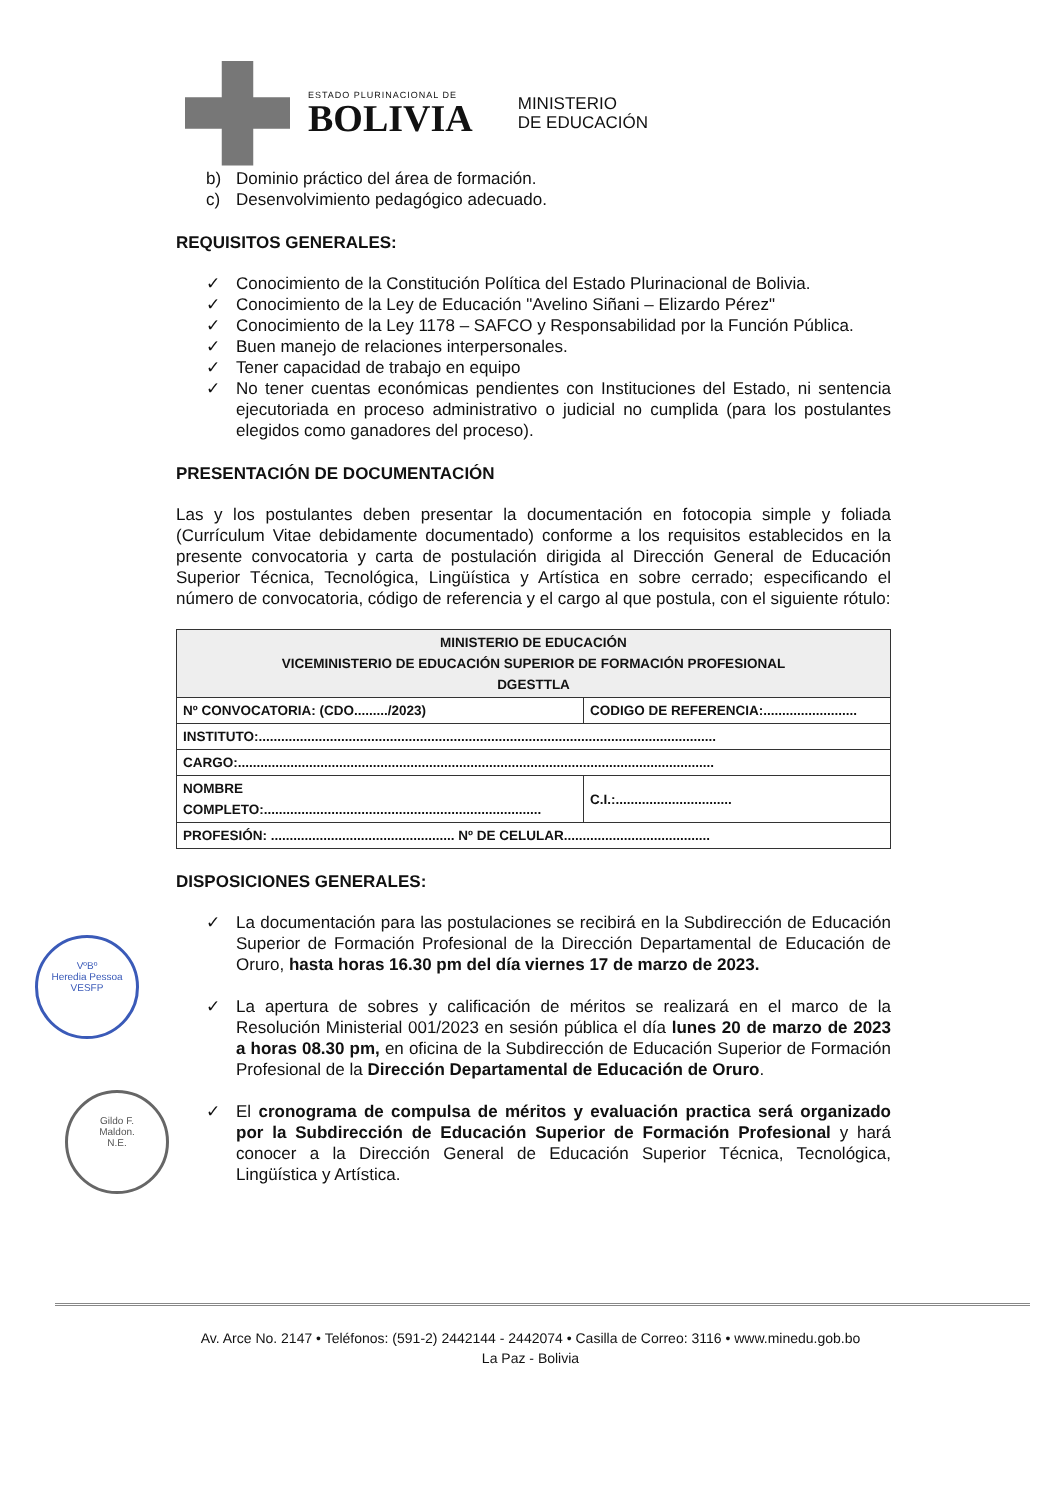ESTADO PLURINACIONAL DE
BOLIVIA
MINISTERIO
DE EDUCACIÓN
b) Dominio práctico del área de formación.
c) Desenvolvimiento pedagógico adecuado.
REQUISITOS GENERALES:
✓ Conocimiento de la Constitución Política del Estado Plurinacional de Bolivia.
✓ Conocimiento de la Ley de Educación "Avelino Siñani – Elizardo Pérez"
✓ Conocimiento de la Ley 1178 – SAFCO y Responsabilidad por la Función Pública.
✓ Buen manejo de relaciones interpersonales.
✓ Tener capacidad de trabajo en equipo
✓ No tener cuentas económicas pendientes con Instituciones del Estado, ni sentencia ejecutoriada en proceso administrativo o judicial no cumplida (para los postulantes elegidos como ganadores del proceso).
PRESENTACIÓN DE DOCUMENTACIÓN
Las y los postulantes deben presentar la documentación en fotocopia simple y foliada (Currículum Vitae debidamente documentado) conforme a los requisitos establecidos en la presente convocatoria y carta de postulación dirigida al Dirección General de Educación Superior Técnica, Tecnológica, Lingüística y Artística en sobre cerrado; especificando el número de convocatoria, código de referencia y el cargo al que postula, con el siguiente rótulo:
| MINISTERIO DE EDUCACIÓN VICEMINISTERIO DE EDUCACIÓN SUPERIOR DE FORMACIÓN PROFESIONAL DGESTTLA | | |
| Nº CONVOCATORIA: (CDO........./2023) | CODIGO DE REFERENCIA:......................... | |
| INSTITUTO:.......................................................................................................................... | | |
| CARGO:............................................................................................................................... | | |
| NOMBRE COMPLETO:.......................................................................... | | C.I.:............................... |
| PROFESIÓN: ................................................. Nº DE CELULAR....................................... | | |
DISPOSICIONES GENERALES:
✓ La documentación para las postulaciones se recibirá en la Subdirección de Educación Superior de Formación Profesional de la Dirección Departamental de Educación de Oruro, hasta horas 16.30 pm del día viernes 17 de marzo de 2023.
✓ La apertura de sobres y calificación de méritos se realizará en el marco de la Resolución Ministerial 001/2023 en sesión pública el día lunes 20 de marzo de 2023 a horas 08.30 pm, en oficina de la Subdirección de Educación Superior de Formación Profesional de la Dirección Departamental de Educación de Oruro.
✓ El cronograma de compulsa de méritos y evaluación practica será organizado por la Subdirección de Educación Superior de Formación Profesional y hará conocer a la Dirección General de Educación Superior Técnica, Tecnológica, Lingüística y Artística.
VºBº
Heredia Pessoa
VESFP
Gildo F.
Maldon.
N.E.
Av. Arce No. 2147 • Teléfonos: (591-2) 2442144 - 2442074 • Casilla de Correo: 3116 • www.minedu.gob.bo
La Paz - Bolivia